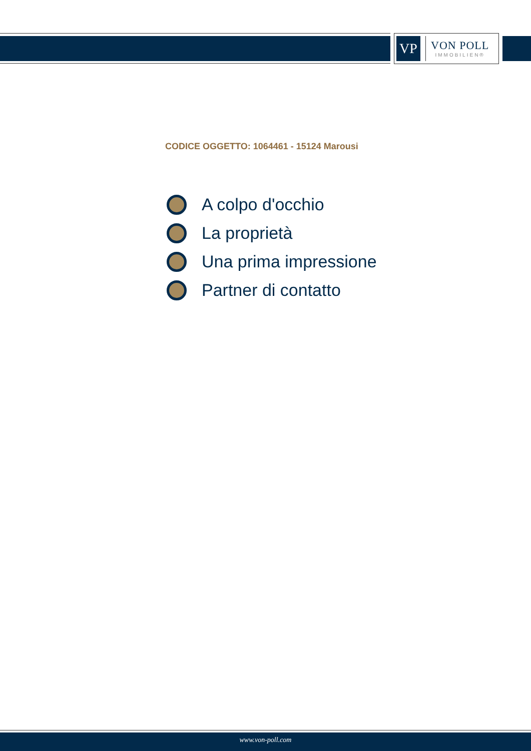VP
VON POLL
IMMOBILIEN®
CODICE OGGETTO: 1064461 - 15124 Marousi
A colpo d'occhio
La proprietà
Una prima impressione
Partner di contatto
www.von-poll.com